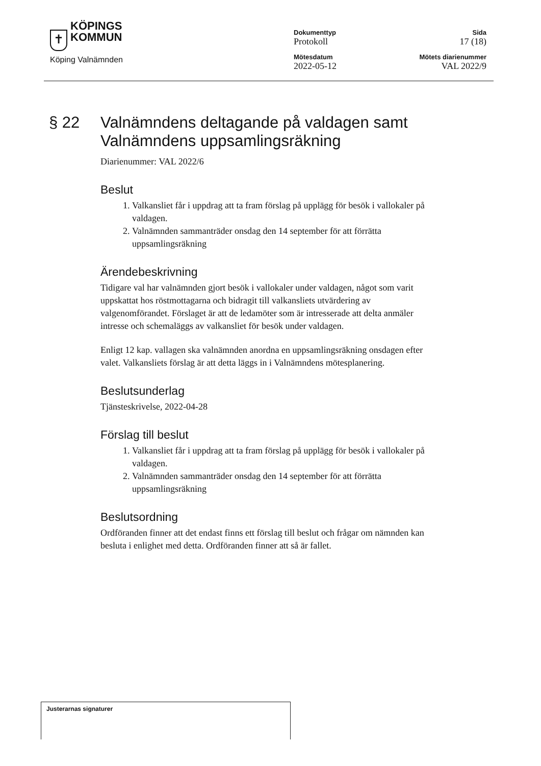✝
KÖPINGS
KOMMUN
Köping Valnämnden
Dokumenttyp
Protokoll
Mötesdatum
2022-05-12
Sida
17 (18)
Mötets diarienummer
VAL 2022/9
§ 22 Valnämndens deltagande på valdagen samt Valnämndens uppsamlingsräkning
Diarienummer: VAL 2022/6
Beslut
1. Valkansliet får i uppdrag att ta fram förslag på upplägg för besök i vallokaler på valdagen.
2. Valnämnden sammanträder onsdag den 14 september för att förrätta uppsamlingsräkning
Ärendebeskrivning
Tidigare val har valnämnden gjort besök i vallokaler under valdagen, något som varit uppskattat hos röstmottagarna och bidragit till valkansliets utvärdering av valgenomförandet. Förslaget är att de ledamöter som är intresserade att delta anmäler intresse och schemaläggs av valkansliet för besök under valdagen.
Enligt 12 kap. vallagen ska valnämnden anordna en uppsamlingsräkning onsdagen efter valet. Valkansliets förslag är att detta läggs in i Valnämndens mötesplanering.
Beslutsunderlag
Tjänsteskrivelse, 2022-04-28
Förslag till beslut
1. Valkansliet får i uppdrag att ta fram förslag på upplägg för besök i vallokaler på valdagen.
2. Valnämnden sammanträder onsdag den 14 september för att förrätta uppsamlingsräkning
Beslutsordning
Ordföranden finner att det endast finns ett förslag till beslut och frågar om nämnden kan besluta i enlighet med detta. Ordföranden finner att så är fallet.
Justerarnas signaturer